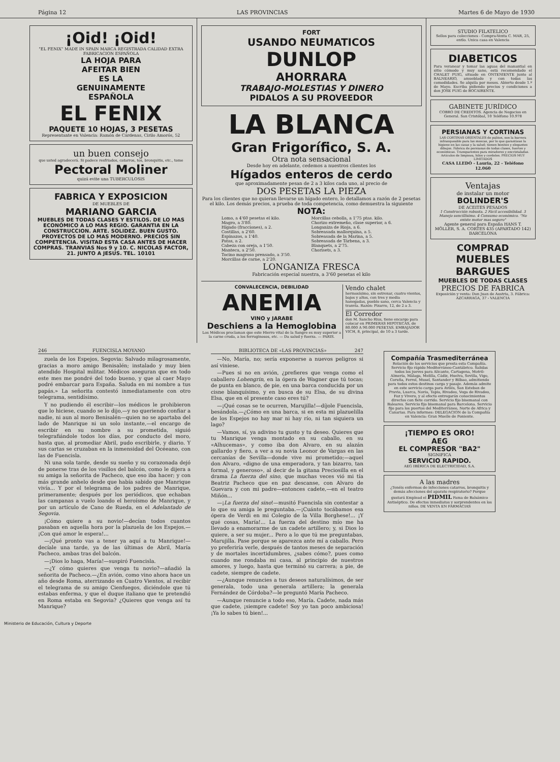Página 12 LAS PROVINCIAS Martes 6 de Mayo de 1930
¡Oid! ¡Oid!
"EL FENIX" MADE IN SPAIN MARCA REGISTRADA CALIDAD EXTRA FABRICACION ESPAÑOLA
LA HOJA PARA
AFEITAR BIEN
ES LA
GENUINAMENTE
ESPAÑOLA
EL FENIX
PAQUETE 10 HOJAS, 3 PESETAS
Representante en Valencia: Ramón de Cárdenas, Cirilo Amorós, 52
un buen consejo
que usted agradecerá. Si padece resfriados, catarros, tos, bronquitis, etc., tome
Pectoral Moliner
quizá evite una TUBERCULOSIS
FABRICA Y EXPOSICION
DE MUEBLES DE
MARIANO GARCIA
MUEBLES DE TODAS CLASES Y ESTILOS. DE LO MAS ECONÓMICO A LO MAS REGIO. GARANTIA EN LA CONSTRUCCION. ARTE. SOLIDEZ. BUEN GUSTO. PROYECTOS DE LO MAS MODERNO. PRECIOS SIN COMPETENCIA. VISITAD ESTA CASA ANTES DE HACER COMPRAS. TRANVIAS Nos 9 y 10. C. NICOLAS FACTOR, 21. JUNTO A JESUS. TEL. 10101
FORT
USANDO NEUMATICOS
DUNLOP
AHORRARA
TRABAJO-MOLESTIAS Y DINERO
PIDALOS A SU PROVEEDOR
LA BLANCA
Gran Frigorífico, S. A.
Otra nota sensacional
Desde hoy en adelante, cedemos a nuestros clientes los
Hígados enteros de cerdo
que aproximadamente pesan de 2 a 3 kilos cada uno, al precio de
DOS PESETAS LA PIEZA
Para los clientes que no quieran llevarse un hígado entero, lo detallamos a razón de 2 pesetas el kilo. Los demás precios, a prueba de toda competencia, como demuestra la siguiente
NOTA:
Lomo, a 4'60 pesetas el kilo.
Magro, a 3'80.
Hígado (fracciones), a 2.
Costillas, a 2'60.
Espinazos, a 1'40.
Patas, a 2.
Cabeza con oreja, a 1'50.
Manteca, a 2'50.
Tocino magroso prensado, a 3'50.
Morcillas de carne, a 2'20.
Morcillas cebolla, a 1'75 ptas. kilo.
Chorizo extremeño, clase superior, a 6.
Longaniza de Rioja, a 6.
Sobreasada mallorquina, a 5.
Sobreasada de la Marina, a 5.
Sobreasada de Tárbena, a 3.
Blanquets, a 2'75.
Chorisets, a 3.
LONGANIZA FRESCA
Fabricación especial nuestra, a 3'60 pesetas el kilo
CONVALECENCIA, DEBILIDAD
ANEMIA
VINO y JARABE
Deschiens a la Hemoglobina
Los Médicos proclaman que este Hierro vital de la Sangre es muy superior a la carne cruda, a los ferruginosos, etc. — Da salud y fuerza. — PARIS.
Vendo chalet
hermosísimo, sin estrenar, cuatro vientos, bajos y altos, con tres y media hanegadas, pueblo sano, cerca Valencia y tranvía. Razón: Pizarro, 12, de 2 a 3.
El Corredor
don M. Sancho Rius, tiene encargo para colocar en PRIMERAS HIPOTECAS, de 80.000 A 90.000 PESETAS. EMBAJADOR VICH, 8, principal, de 10 a 3 tarde.
STUDIO FILATELICO
Sellos para colecciones - Compra-Venta C. MAR, 25, entlo. Unica casa en Valencia
DIABETICOS
Para veranear y tomar las aguas del manantial en sitio cómodo y muy sano, está recomendado el CHALET PUIG, situado en ONTENIENTE junto al BALNEARIO, amueblado y con todas las comodidades. Se alquila por meses. Abierto desde 1.º de Mayo. Escriba pidiendo precios y condiciones a don JOSE PUIG de BOCAIRENTE.
GABINETE JURÍDICO
COBRO DE CREDITOS. Agencia de Negocios en General. San Cristóbal, 10 Teléfono 10.978
PERSIANAS Y CORTINAS
LAS CORTINAS ORIENTALES de palitos, son la barrera infranqueable para las moscas, por lo que garantizan la higiene en las casas y la salud; tienen bonitos y elegantes dibujos. Fábrica de persianas de todas clases, fuertes y económicas. Transparentes para miradores y encristaladas. Artículos de limpieza, hilos y cordeles. PRECIOS MUY LIMITADOS
CASA LLEDÓ - Lauria, 22 - Teléfono 12.060
Ventajas
de instalar un motor
BOLINDER'S
DE ACEITES PESADOS
1 Construcción robusta. 2 Fácil accesibilidad. 3 Manejo sencillísimo. 4 Consumo económico. "No existe motor mas seguro"
Agente general para España HANS T. MÖLLER, S. A. CORTES 435 (APARTADO 142) BARCELONA
COMPRAD
MUEBLES BARGUES
MUEBLES DE TODAS CLASES
PRECIOS DE FABRICA
Exposición y venta: Don Juan de Austria, 3. Fábrica: AZCARRAGA, 37 - VALENCIA
246 FUENCISLA MOYANO
zuela de los Espejos, Segovia: Salvado milagrosamente, gracias a moro amigo Benisalén; instalado y muy bien atendido Hospital militar. Médicos aseguran que en todo este mes me pondré del todo bueno, y que al caer Mayo podré embarcar para España. Saluda en mi nombre a tus papás.» La señorita contestó inmediatamente con otro telegrama, sentidísimo.
Y no pudiendo él escribir—los médicos le prohibieron que lo hiciese, cuando se lo dijo,—y no queriendo confiar a nadie, ni aun al moro Benisalén—quien no se apartaba del lado de Manrique ni un solo instante,—el encargo de escribir en su nombre a su prometida, siguió telegrafiándole todos los días, por conducto del moro, hasta que, al promediar Abril, pudo escribirle, y diario. Y sus cartas se cruzaban en la inmensidad del Océeano, con las de Fuencisla.
Ni una sola tarde, desde su sueño y su corazonada dejó de ponerse tras de los visillos del balcón, como le dijera a su amiga la señorita de Pacheco, que eso iba hacer; y con más grande anhelo desde que había sabido que Manrique vivía... Y por el telegrama de los padres de Manrique, primeramente; después por los periódicos, que echaban las campanas a vuelo loando el heroísmo de Manrique, y por un artículo de Cano de Rueda, en el Adelantado de Segovia.
¡Cómo quiere a su novio!—decían todos cuantos pasaban en aquella hora por la plazuela de los Espejos.—¡Con qué amor le espera!...
—¡Qué pronto vas a tener ya aquí a tu Manrique!—decíale una tarde, ya de las últimas de Abril, María Pacheco, ambas tras del balcón.
—¡Dios lo haga, María!—suspiró Fuencisla.
—¿Y cómo quieres que venga tu novio?—añadió la señorita de Pacheco.—¿En avión, como vino ahora hace un año desde Roma, aterrizando en Cuatro Vientos, al recibir el telegrama de su amigo Cienfuegos, diciéndole que tú estabas enferma, y que el duque italiano que te pretendió en Roma estaba en Segovia? ¿Quieres que venga así tu Manrique?
BIBLIOTECA DE «LAS PROVINCIAS» 247
—No, María, no; sería exponerse a nuevos peligros si así viniese.
—Pues si no en avión, ¿prefieres que venga como el caballero Lohengrin, en la ópera de Wagner que tú tocas; de punta en blanco, de pie, en una barca conducida por un cisne blanquísimo, y en busca de su Elsa, de su divina Elsa, que en el presente caso eres tú?
—¡Qué cosas se te ocurren, Marujilla!—díjole Fuencisla, besándola.—¿Cómo en una barca, si en esta mi plazuelilla de los Espejos no hay mar ni hay río, ni tan siquiera un lago?
—Vamos, sí, ya adivino tu gusto y tu deseo. Quieres que tu Manrique venga montado en su caballo, en su «Alhucemas», y como iba don Alvaro, en su alazán gallardo y fiero, a ver a su novia Leonor de Vargas en las cercanías de Sevilla—donde vive mi prometido;—aquel don Alvaro, «digno de una emperadora, y tan bizarro, tan formal, y generoso», al decir de la gitana Preciosilla en el drama La fuerza del sino, que muchas veces vió mi tía Beatriz Pacheco que en paz descanse, con Alvaro de Guevara y con mi padre—entonces cadete,—en el teatro Miñón...
—¡La fuerza del sino!—musitó Fuencisla sin contestar a lo que su amiga le preguntaba.—¡Cuánto tocábamos esa ópera de Verdi en mi Colegio de la Villa Borghese!... ¡Y qué cosas, María!... La fuerza del destino mío me ha llevado a enamorarme de un cadete artillero; y, si Dios lo quiere, a ser su mujer... Pero a lo que tú me preguntabas, Marujilla. Pase porque se aparezca ante mí a caballo. Pero yo preferiría verle, después de tantos meses de separación y de mortales incertidumbres, ¿sabes cómo?, pues como cuando me rondaba mi casa, al principio de nuestros amores, y luego, hasta que terminó su carrera; a pie, de cadete, siempre de cadete.
—¿Aunque renuncies a tus deseos naturalísimos, de ser generala, todo una generala artillera; la generala Fernández de Córdoba?—le preguntó María Pacheco.
—Aunque renuncie a todo eso, María. Cadete, nada más que cadete, ¡siempre cadete! Soy yo tan poco ambiciosa! ¡Ya lo sabes tú bien!...
Compañía Trasmediterránea
Relación de los servicios que presta esta Compañía. Servicio fijo rápido Mediterráneo-Cantábrico. Salidas todos los jueves para Alicante, Cartagena, Motril-Almería, Málaga, Melilla, Cádiz, Huelva, Sevilla, Vigo, Coruña, Ferrol, Musel, Santander y Bilbao, admitiendo para todos estos destinos carga y pasaje. Además admite en este servicio carga para Avilés, San Esteban de Pravia, Luarca, Navia, Tapia, Rivadeo, Vega de Rivadeo, Foz y Vivero, y al efecto entregarán conocimientos directos con flete corrido. Servicio fijo bisemanal con Baleares. Servicio fijo bisemanal para Barcelona. Servicio fijo para los puertos del Mediterráneo, Norte de Africa y Canarias. Para informes: DELEGACION de la Compañía en Valencia: Gran Muelle de Poniente.
¡TIEMPO ES ORO!
AEG
EL COMPRESOR "BA2"
SIGNIFICA
SERVICIO RAPIDO.
AEG IBÉRICA DE ELECTRICIDAD, S.A.
A las madres
¿Tenéis enfermos de infecciones catarros, bronquitis y demás afecciones del aparato respiratorio? Porque gustará Emplead el PIDMIL Fama de Balsámico Antiséptico. De efectos inmediatos y sorprendentes en los niños. DE VENTA EN FARMACIAS
Ministerio de Educación, Cultura y Deporte